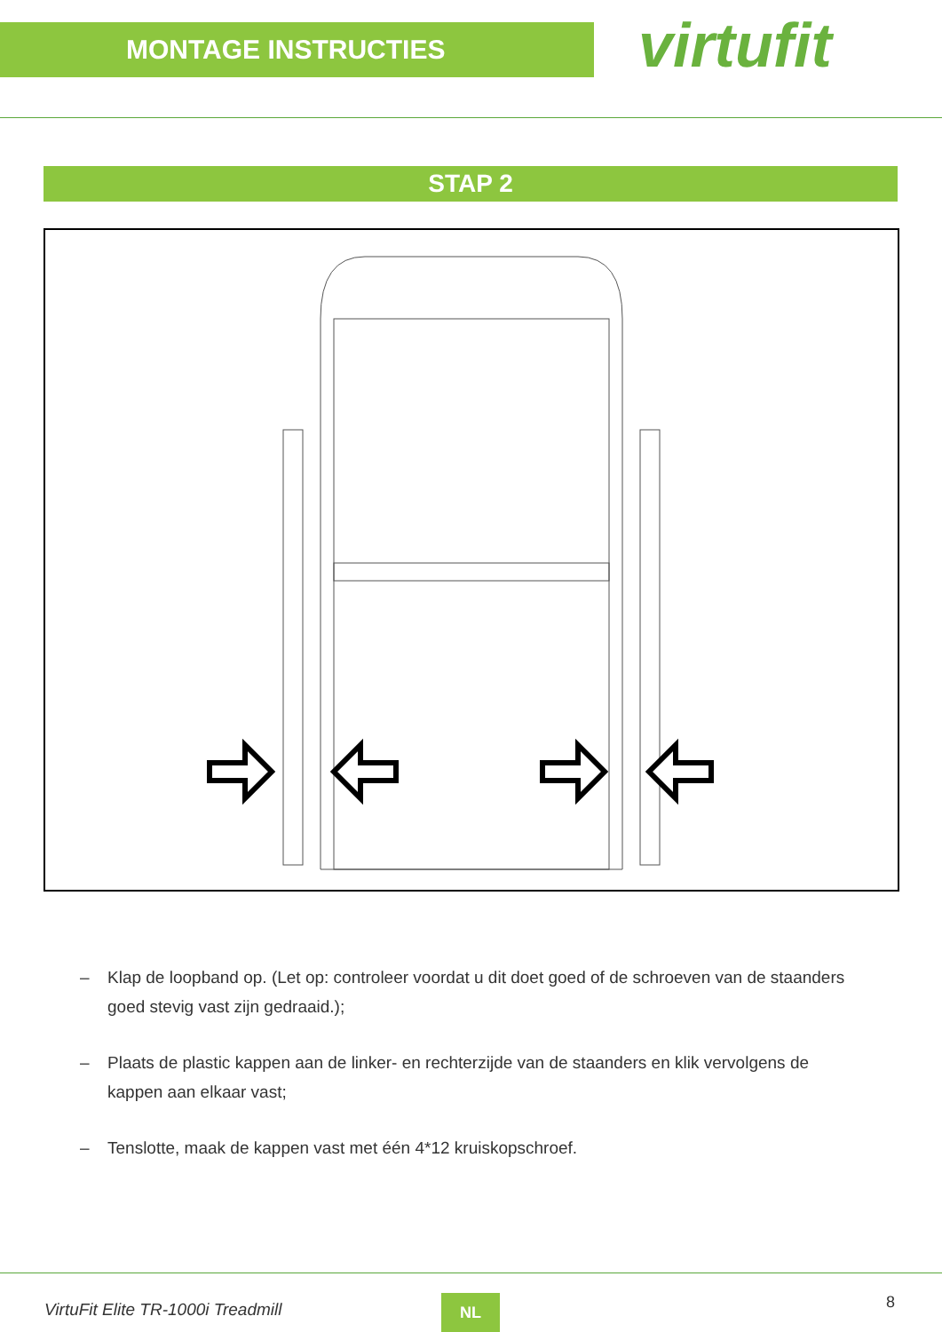MONTAGE INSTRUCTIES
virtufit
STAP 2
– Klap de loopband op. (Let op: controleer voordat u dit doet goed of de schroeven van de staanders goed stevig vast zijn gedraaid.);
– Plaats de plastic kappen aan de linker- en rechterzijde van de staanders en klik vervolgens de kappen aan elkaar vast;
– Tenslotte, maak de kappen vast met één 4*12 kruiskopschroef.
VirtuFit Elite TR-1000i Treadmill
NL 8